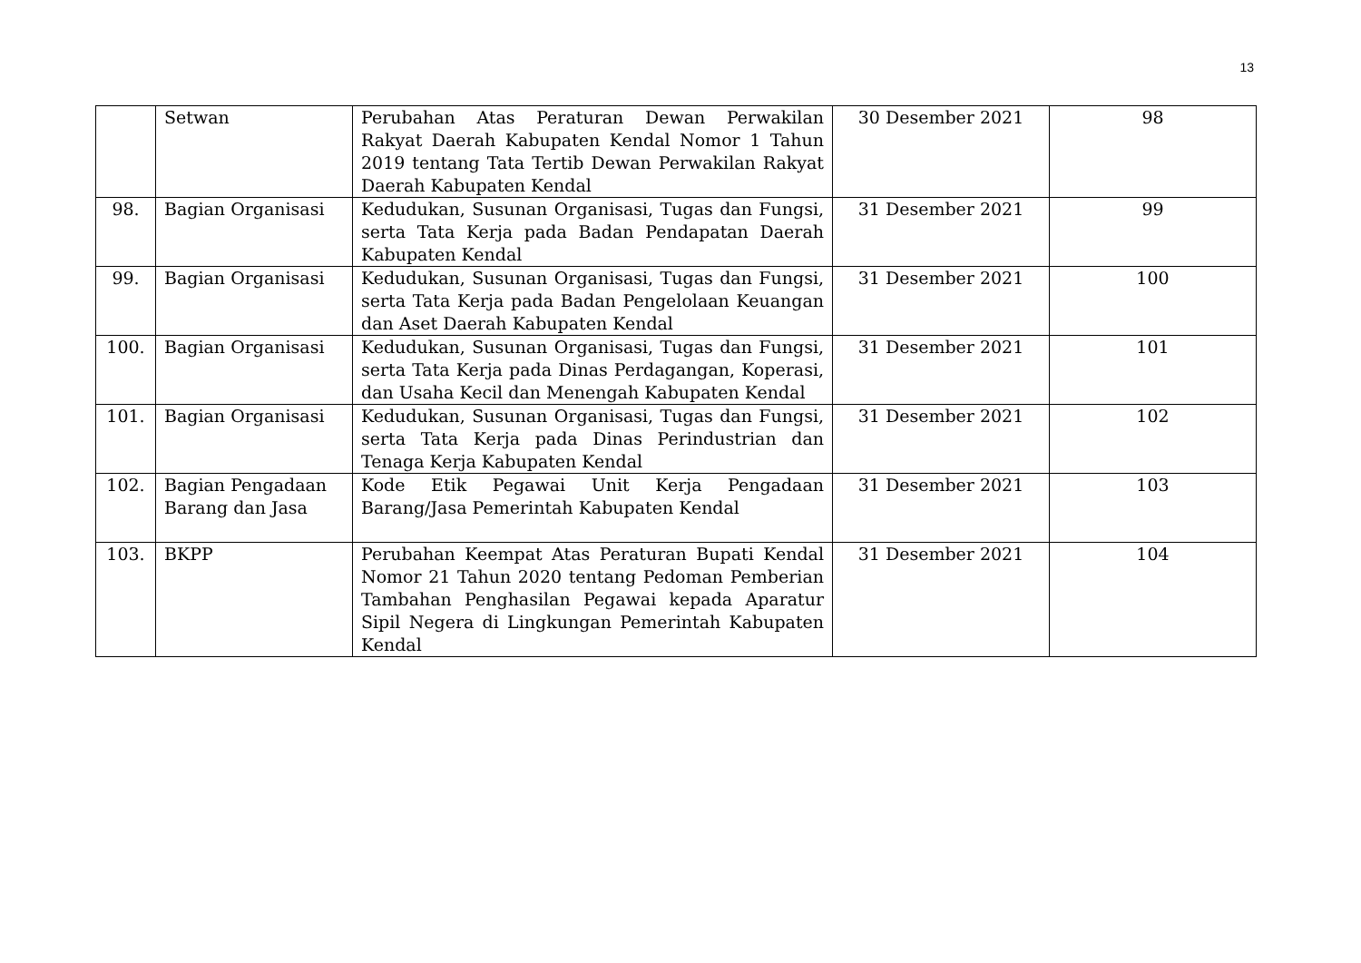13
| | Setwan | Perubahan Atas Peraturan Dewan Perwakilan Rakyat Daerah Kabupaten Kendal Nomor 1 Tahun 2019 tentang Tata Tertib Dewan Perwakilan Rakyat Daerah Kabupaten Kendal | 30 Desember 2021 | 98 |
| 98. | Bagian Organisasi | Kedudukan, Susunan Organisasi, Tugas dan Fungsi, serta Tata Kerja pada Badan Pendapatan Daerah Kabupaten Kendal | 31 Desember 2021 | 99 |
| 99. | Bagian Organisasi | Kedudukan, Susunan Organisasi, Tugas dan Fungsi, serta Tata Kerja pada Badan Pengelolaan Keuangan dan Aset Daerah Kabupaten Kendal | 31 Desember 2021 | 100 |
| 100. | Bagian Organisasi | Kedudukan, Susunan Organisasi, Tugas dan Fungsi, serta Tata Kerja pada Dinas Perdagangan, Koperasi, dan Usaha Kecil dan Menengah Kabupaten Kendal | 31 Desember 2021 | 101 |
| 101. | Bagian Organisasi | Kedudukan, Susunan Organisasi, Tugas dan Fungsi, serta Tata Kerja pada Dinas Perindustrian dan Tenaga Kerja Kabupaten Kendal | 31 Desember 2021 | 102 |
| 102. | Bagian Pengadaan Barang dan Jasa | Kode Etik Pegawai Unit Kerja Pengadaan Barang/Jasa Pemerintah Kabupaten Kendal | 31 Desember 2021 | 103 |
| 103. | BKPP | Perubahan Keempat Atas Peraturan Bupati Kendal Nomor 21 Tahun 2020 tentang Pedoman Pemberian Tambahan Penghasilan Pegawai kepada Aparatur Sipil Negera di Lingkungan Pemerintah Kabupaten Kendal | 31 Desember 2021 | 104 |